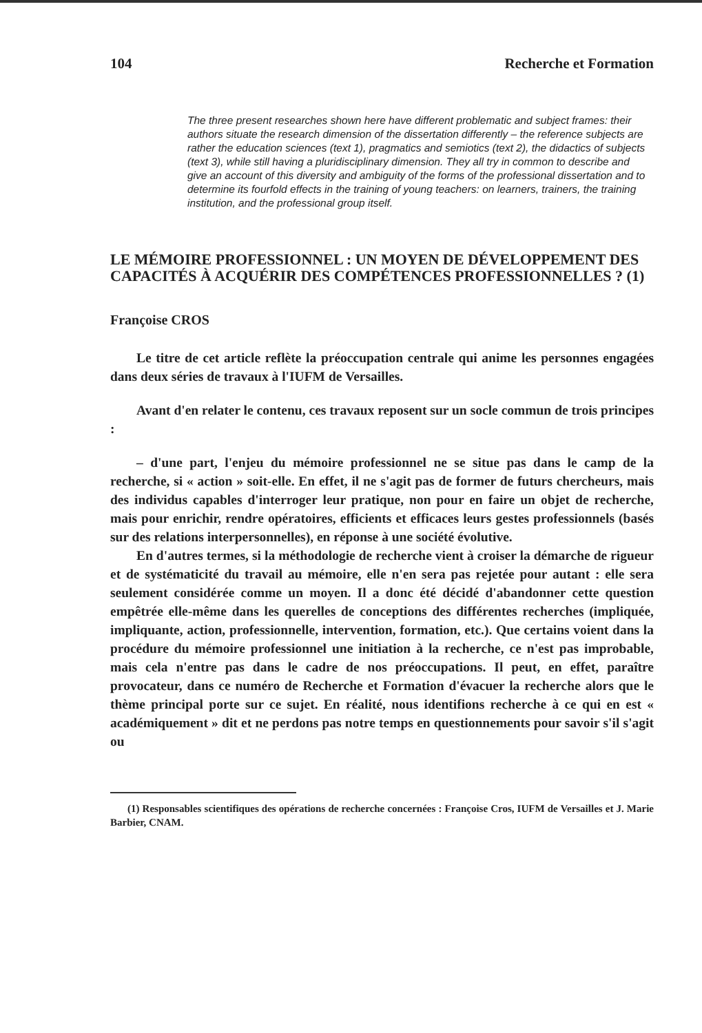104 Recherche et Formation
The three present researches shown here have different problematic and subject frames: their authors situate the research dimension of the dissertation differently – the reference subjects are rather the education sciences (text 1), pragmatics and semiotics (text 2), the didactics of subjects (text 3), while still having a pluridisciplinary dimension. They all try in common to describe and give an account of this diversity and ambiguity of the forms of the professional dissertation and to determine its fourfold effects in the training of young teachers: on learners, trainers, the training institution, and the professional group itself.
LE MÉMOIRE PROFESSIONNEL : UN MOYEN DE DÉVELOPPEMENT DES CAPACITÉS À ACQUÉRIR DES COMPÉTENCES PROFESSIONNELLES ? (1)
Françoise CROS
Le titre de cet article reflète la préoccupation centrale qui anime les personnes engagées dans deux séries de travaux à l'IUFM de Versailles.
Avant d'en relater le contenu, ces travaux reposent sur un socle commun de trois principes :
– d'une part, l'enjeu du mémoire professionnel ne se situe pas dans le camp de la recherche, si « action » soit-elle. En effet, il ne s'agit pas de former de futurs chercheurs, mais des individus capables d'interroger leur pratique, non pour en faire un objet de recherche, mais pour enrichir, rendre opératoires, efficients et efficaces leurs gestes professionnels (basés sur des relations interpersonnelles), en réponse à une société évolutive.
En d'autres termes, si la méthodologie de recherche vient à croiser la démarche de rigueur et de systématicité du travail au mémoire, elle n'en sera pas rejetée pour autant : elle sera seulement considérée comme un moyen. Il a donc été décidé d'abandonner cette question empêtrée elle-même dans les querelles de conceptions des différentes recherches (impliquée, impliquante, action, professionnelle, intervention, formation, etc.). Que certains voient dans la procédure du mémoire professionnel une initiation à la recherche, ce n'est pas improbable, mais cela n'entre pas dans le cadre de nos préoccupations. Il peut, en effet, paraître provocateur, dans ce numéro de Recherche et Formation d'évacuer la recherche alors que le thème principal porte sur ce sujet. En réalité, nous identifions recherche à ce qui en est « académiquement » dit et ne perdons pas notre temps en questionnements pour savoir s'il s'agit ou
(1) Responsables scientifiques des opérations de recherche concernées : Françoise Cros, IUFM de Versailles et J. Marie Barbier, CNAM.